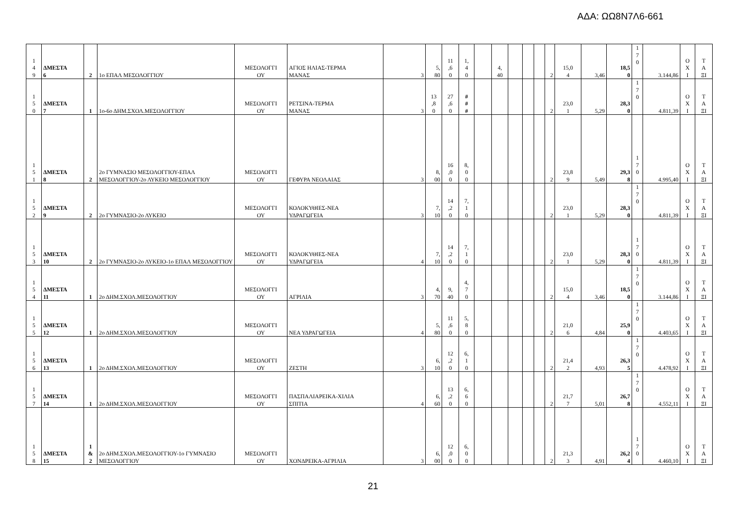ΑΔΑ: ΩΩ8Ν7Λ6-661
| 1 4 9 | ΔΜΕΣΤΑ 6 | 2 | 1ο ΕΠΑΛ ΜΕΣΟΛΟΓΓΙΟΥ | ΜΕΣΟΛΟΓΓΙ ΟΥ | ΑΓΙΟΣ ΗΛΙΑΣ-ΤΕΡΜΑ ΜΑΝΑΣ | 3 | 5, 80 | 11 ,6 0 | 1, 4 0 | | 4, 40 | | | | 2 | 15,0 4 | 3,46 | 18,5 0 | 1 7 0 | 3.144,86 | Ο Χ Ι | Τ Α ΞΙ |
| 1 5 0 | ΔΜΕΣΤΑ 7 | 1 | 1ο-6ο ΔΗΜ.ΣΧΟΛ.ΜΕΣΟΛΟΓΓΙΟΥ | ΜΕΣΟΛΟΓΓΙ ΟΥ | ΡΕΤΣΙΝΑ-ΤΕΡΜΑ ΜΑΝΑΣ | 3 | 13 ,8 0 | 27 ,6 0 | # # # | | | | | | 2 | 23,0 1 | 5,29 | 28,3 0 | 1 7 0 | 4.811,39 | Ο Χ Ι | Τ Α ΞΙ |
| 1 5 1 | ΔΜΕΣΤΑ 8 | 2 | 2ο ΓΥΜΝΑΣΙΟ ΜΕΣΟΛΟΓΓΙΟΥ-ΕΠΑΛ ΜΕΣΟΛΟΓΓΙΟΥ-2ο ΛΥΚΕΙΟ ΜΕΣΟΛΟΓΓΙΟΥ | ΜΕΣΟΛΟΓΓΙ ΟΥ | ΓΕΦΥΡΑ ΝΕΟΛΑΙΑΣ | 3 | 8, 00 | 16 ,0 0 | 8, 0 0 | | | | | | 2 | 23,8 9 | 5,49 | 29,3 8 | 1 7 0 | 4.995,40 | Ο Χ Ι | Τ Α ΞΙ |
| 1 5 2 | ΔΜΕΣΤΑ 9 | 2 | 2ο ΓΥΜΝΑΣΙΟ-2ο ΛΥΚΕΙΟ | ΜΕΣΟΛΟΓΓΙ ΟΥ | ΚΟΛΟΚΥΘΙΕΣ-ΝΕΑ ΥΔΡΑΓΩΓΕΙΑ | 3 | 7, 10 | 14 ,2 0 | 7, 1 0 | | | | | | 2 | 23,0 1 | 5,29 | 28,3 0 | 1 7 0 | 4.811,39 | Ο Χ Ι | Τ Α ΞΙ |
| 1 5 3 | ΔΜΕΣΤΑ 10 | 2 | 2ο ΓΥΜΝΑΣΙΟ-2ο ΛΥΚΕΙΟ-1ο ΕΠΑΛ ΜΕΣΟΛΟΓΓΙΟΥ | ΜΕΣΟΛΟΓΓΙ ΟΥ | ΚΟΛΟΚΥΘΙΕΣ-ΝΕΑ ΥΔΡΑΓΩΓΕΙΑ | 4 | 7, 10 | 14 ,2 0 | 7, 1 0 | | | | | | 2 | 23,0 1 | 5,29 | 28,3 0 | 1 7 0 | 4.811,39 | Ο Χ Ι | Τ Α ΞΙ |
| 1 5 4 | ΔΜΕΣΤΑ 11 | 1 | 2ο ΔΗΜ.ΣΧΟΛ.ΜΕΣΟΛΟΓΓΙΟΥ | ΜΕΣΟΛΟΓΓΙ ΟΥ | ΑΓΡΙΛΙΑ | 3 | 4, 70 | 9, 40 | 4, 7 0 | | | | | | 2 | 15,0 4 | 3,46 | 18,5 0 | 1 7 0 | 3.144,86 | Ο Χ Ι | Τ Α ΞΙ |
| 1 5 5 | ΔΜΕΣΤΑ 12 | 1 | 2ο ΔΗΜ.ΣΧΟΛ.ΜΕΣΟΛΟΓΓΙΟΥ | ΜΕΣΟΛΟΓΓΙ ΟΥ | ΝΕΑ ΥΔΡΑΓΩΓΕΙΑ | 4 | 5, 80 | 11 ,6 0 | 5, 8 0 | | | | | | 2 | 21,0 6 | 4,84 | 25,9 0 | 1 7 0 | 4.403,65 | Ο Χ Ι | Τ Α ΞΙ |
| 1 5 6 | ΔΜΕΣΤΑ 13 | 1 | 2ο ΔΗΜ.ΣΧΟΛ.ΜΕΣΟΛΟΓΓΙΟΥ | ΜΕΣΟΛΟΓΓΙ ΟΥ | ΖΕΣΤΗ | 3 | 6, 10 | 12 ,2 0 | 6, 1 0 | | | | | | 2 | 21,4 2 | 4,93 | 26,3 5 | 1 7 0 | 4.478,92 | Ο Χ Ι | Τ Α ΞΙ |
| 1 5 7 | ΔΜΕΣΤΑ 14 | 1 | 2ο ΔΗΜ.ΣΧΟΛ.ΜΕΣΟΛΟΓΓΙΟΥ | ΜΕΣΟΛΟΓΓΙ ΟΥ | ΠΑΣΠΑΛΙΑΡΕΙΚΑ-ΧΙΛΙΑ ΣΠΙΤΙΑ | 4 | 6, 60 | 13 ,2 0 | 6, 6 0 | | | | | | 2 | 21,7 7 | 5,01 | 26,7 8 | 1 7 0 | 4.552,11 | Ο Χ Ι | Τ Α ΞΙ |
| 1 5 8 | ΔΜΕΣΤΑ 15 | 1 & 2 | 2ο ΔΗΜ.ΣΧΟΛ.ΜΕΣΟΛΟΓΓΙΟΥ-1ο ΓΥΜΝΑΣΙΟ ΜΕΣΟΛΟΓΓΙΟΥ | ΜΕΣΟΛΟΓΓΙ ΟΥ | ΧΟΝΔΡΕΙΚΑ-ΑΓΡΙΛΙΑ | 3 | 6, 00 | 12 ,0 0 | 6, 0 0 | | | | | | 2 | 21,3 3 | 4,91 | 26,2 4 | 1 7 0 | 4.460,10 | Ο Χ Ι | Τ Α ΞΙ |
21